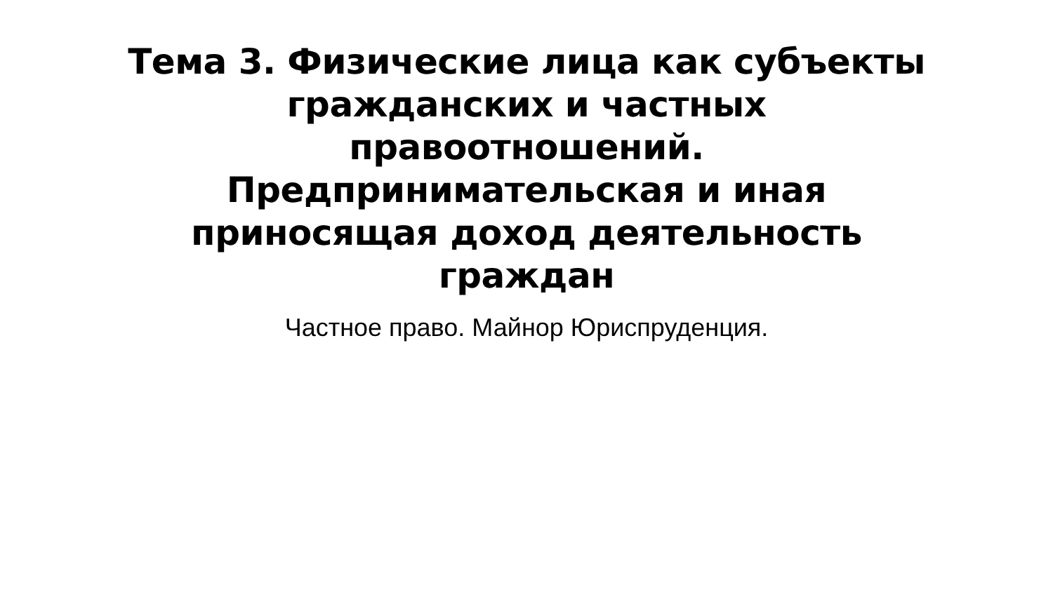Тема 3. Физические лица как субъекты гражданских и частных правоотношений.
Предпринимательская и иная приносящая доход деятельность граждан
Частное право. Майнор Юриспруденция.